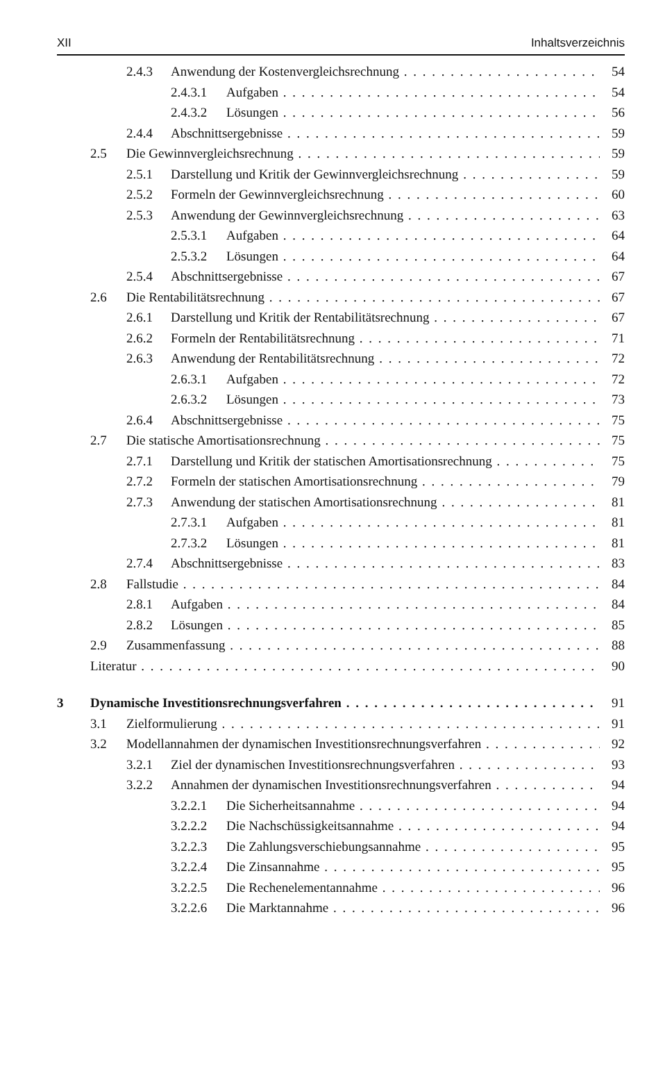XII Inhaltsverzeichnis
2.4.3 Anwendung der Kostenvergleichsrechnung 54
2.4.3.1 Aufgaben 54
2.4.3.2 Lösungen 56
2.4.4 Abschnittsergebnisse 59
2.5 Die Gewinnvergleichsrechnung 59
2.5.1 Darstellung und Kritik der Gewinnvergleichsrechnung 59
2.5.2 Formeln der Gewinnvergleichsrechnung 60
2.5.3 Anwendung der Gewinnvergleichsrechnung 63
2.5.3.1 Aufgaben 64
2.5.3.2 Lösungen 64
2.5.4 Abschnittsergebnisse 67
2.6 Die Rentabilitätsrechnung 67
2.6.1 Darstellung und Kritik der Rentabilitätsrechnung 67
2.6.2 Formeln der Rentabilitätsrechnung 71
2.6.3 Anwendung der Rentabilitätsrechnung 72
2.6.3.1 Aufgaben 72
2.6.3.2 Lösungen 73
2.6.4 Abschnittsergebnisse 75
2.7 Die statische Amortisationsrechnung 75
2.7.1 Darstellung und Kritik der statischen Amortisationsrechnung 75
2.7.2 Formeln der statischen Amortisationsrechnung 79
2.7.3 Anwendung der statischen Amortisationsrechnung 81
2.7.3.1 Aufgaben 81
2.7.3.2 Lösungen 81
2.7.4 Abschnittsergebnisse 83
2.8 Fallstudie 84
2.8.1 Aufgaben 84
2.8.2 Lösungen 85
2.9 Zusammenfassung 88
Literatur 90
3 Dynamische Investitionsrechnungsverfahren 91
3.1 Zielformulierung 91
3.2 Modellannahmen der dynamischen Investitionsrechnungsverfahren 92
3.2.1 Ziel der dynamischen Investitionsrechnungsverfahren 93
3.2.2 Annahmen der dynamischen Investitionsrechnungsverfahren 94
3.2.2.1 Die Sicherheitsannahme 94
3.2.2.2 Die Nachschüssigkeitsannahme 94
3.2.2.3 Die Zahlungsverschiebungsannahme 95
3.2.2.4 Die Zinsannahme 95
3.2.2.5 Die Rechenelementannahme 96
3.2.2.6 Die Marktannahme 96